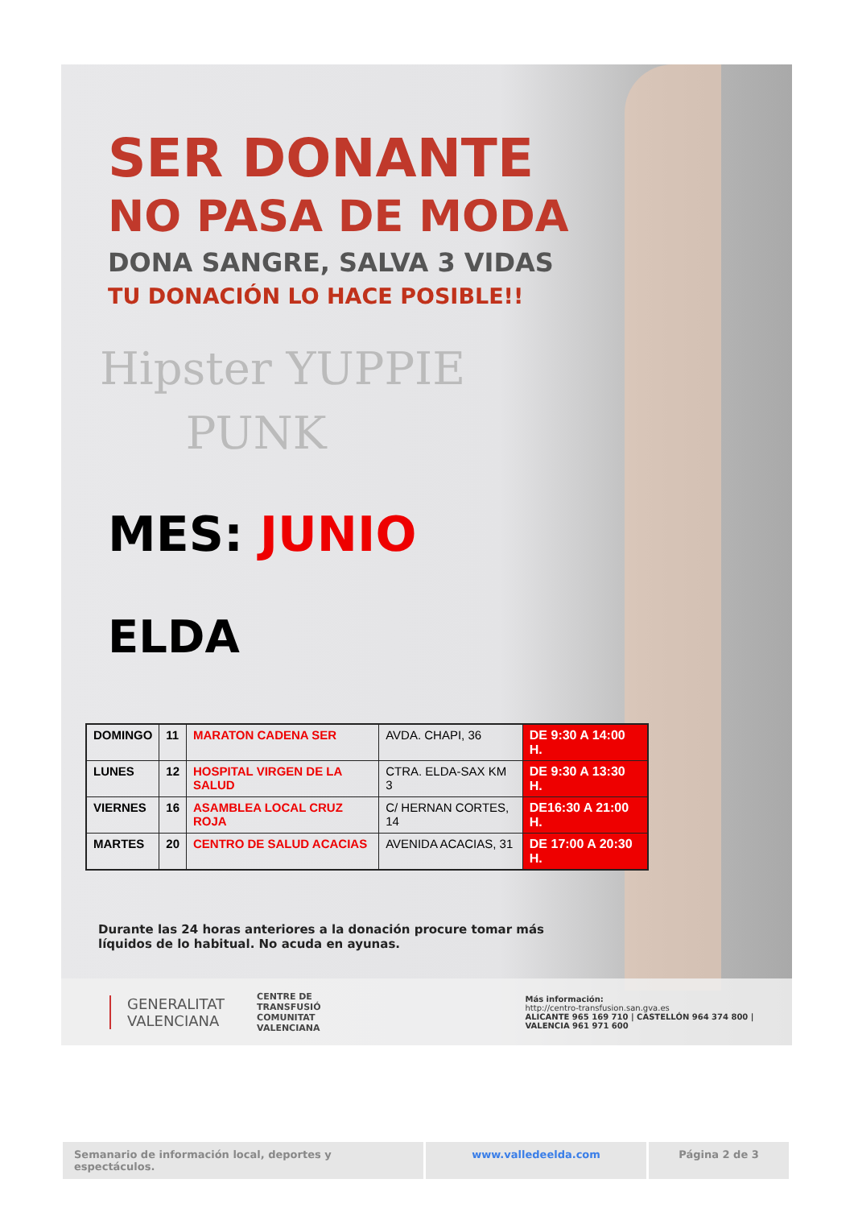SER DONANTE
NO PASA DE MODA
DONA SANGRE, SALVA 3 VIDAS
TU DONACIÓN LO HACE POSIBLE!!
Hipster YUPPIE
PUNK
MES: JUNIO
ELDA
| DOMINGO | 11 | MARATON CADENA SER | AVDA. CHAPI, 36 | DE 9:30 A 14:00 H. |
| LUNES | 12 | HOSPITAL VIRGEN DE LA SALUD | CTRA. ELDA-SAX KM 3 | DE 9:30 A 13:30 H. |
| VIERNES | 16 | ASAMBLEA LOCAL CRUZ ROJA | C/ HERNAN CORTES, 14 | DE16:30 A 21:00 H. |
| MARTES | 20 | CENTRO DE SALUD ACACIAS | AVENIDA ACACIAS, 31 | DE 17:00 A 20:30 H. |
Durante las 24 horas anteriores a la donación procure tomar más líquidos de lo habitual. No acuda en ayunas.
GENERALITAT
VALENCIANA
CENTRE DE TRANSFUSIÓ
COMUNITAT VALENCIANA
Más información:
http://centro-transfusion.san.gva.es
ALICANTE 965 169 710 | CASTELLÓN 964 374 800 | VALENCIA 961 971 600
Semanario de información local, deportes y espectáculos.
www.valledeelda.com Página 2 de 3